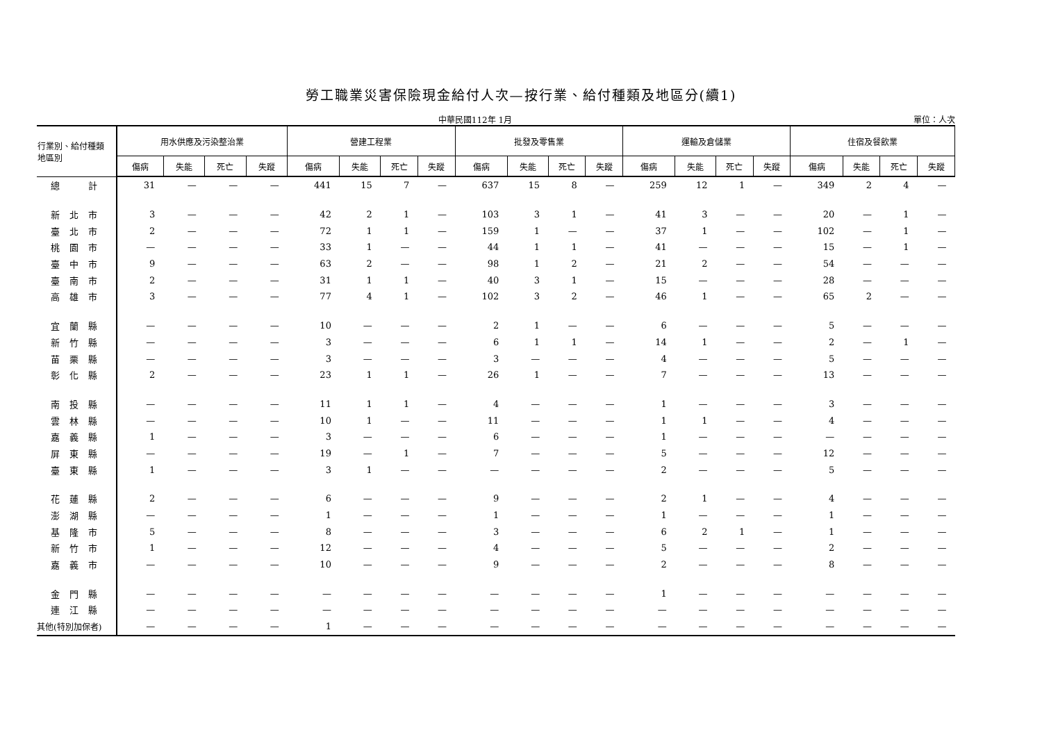勞工職業災害保險現金給付人次—按行業、給付種類及地區分(續1)
中華民國112年 1月 單位：人次
| 行業別、給付種類 地區別 | 用水供應及污染整治業 | | | | 營建工程業 | | | | 批發及零售業 | | | | 運輸及倉儲業 | | | | 住宿及餐飲業 | | | |
| --- | --- | --- | --- | --- | --- | --- | --- | --- | --- | --- | --- | --- | --- | --- | --- | --- | --- | --- | --- | --- |
| | 傷病 | 失能 | 死亡 | 失蹤 | 傷病 | 失能 | 死亡 | 失蹤 | 傷病 | 失能 | 死亡 | 失蹤 | 傷病 | 失能 | 死亡 | 失蹤 | 傷病 | 失能 | 死亡 | 失蹤 |
| 總 計 | 31 | — | — | — | 441 | 15 | 7 | — | 637 | 15 | 8 | — | 259 | 12 | 1 | — | 349 | 2 | 4 | — |
| 新北市 | 3 | — | — | — | 42 | 2 | 1 | — | 103 | 3 | 1 | — | 41 | 3 | — | — | 20 | — | 1 | — |
| 臺北市 | 2 | — | — | — | 72 | 1 | 1 | — | 159 | 1 | — | — | 37 | 1 | — | — | 102 | — | 1 | — |
| 桃園市 | — | — | — | — | 33 | 1 | — | — | 44 | 1 | 1 | — | 41 | — | — | — | 15 | — | 1 | — |
| 臺中市 | 9 | — | — | — | 63 | 2 | — | — | 98 | 1 | 2 | — | 21 | 2 | — | — | 54 | — | — | — |
| 臺南市 | 2 | — | — | — | 31 | 1 | 1 | — | 40 | 3 | 1 | — | 15 | — | — | — | 28 | — | — | — |
| 高雄市 | 3 | — | — | — | 77 | 4 | 1 | — | 102 | 3 | 2 | — | 46 | 1 | — | — | 65 | 2 | — | — |
| 宜蘭縣 | — | — | — | — | 10 | — | — | — | 2 | 1 | — | — | 6 | — | — | — | 5 | — | — | — |
| 新竹縣 | — | — | — | — | 3 | — | — | — | 6 | 1 | 1 | — | 14 | 1 | — | — | 2 | — | 1 | — |
| 苗栗縣 | — | — | — | — | 3 | — | — | — | 3 | — | — | — | 4 | — | — | — | 5 | — | — | — |
| 彰化縣 | 2 | — | — | — | 23 | 1 | 1 | — | 26 | 1 | — | — | 7 | — | — | — | 13 | — | — | — |
| 南投縣 | — | — | — | — | 11 | 1 | 1 | — | 4 | — | — | — | 1 | — | — | — | 3 | — | — | — |
| 雲林縣 | — | — | — | — | 10 | 1 | — | — | 11 | — | — | — | 1 | 1 | — | — | 4 | — | — | — |
| 嘉義縣 | 1 | — | — | — | 3 | — | — | — | 6 | — | — | — | 1 | — | — | — | — | — | — | — |
| 屏東縣 | — | — | — | — | 19 | — | 1 | — | 7 | — | — | — | 5 | — | — | — | 12 | — | — | — |
| 臺東縣 | 1 | — | — | — | 3 | 1 | — | — | — | — | — | — | 2 | — | — | — | 5 | — | — | — |
| 花蓮縣 | 2 | — | — | — | 6 | — | — | — | 9 | — | — | — | 2 | 1 | — | — | 4 | — | — | — |
| 澎湖縣 | — | — | — | — | 1 | — | — | — | 1 | — | — | — | 1 | — | — | — | 1 | — | — | — |
| 基隆市 | 5 | — | — | — | 8 | — | — | — | 3 | — | — | — | 6 | 2 | 1 | — | 1 | — | — | — |
| 新竹市 | 1 | — | — | — | 12 | — | — | — | 4 | — | — | — | 5 | — | — | — | 2 | — | — | — |
| 嘉義市 | — | — | — | — | 10 | — | — | — | 9 | — | — | — | 2 | — | — | — | 8 | — | — | — |
| 金門縣 | — | — | — | — | — | — | — | — | — | — | — | — | 1 | — | — | — | — | — | — | — |
| 連江縣 | — | — | — | — | — | — | — | — | — | — | — | — | — | — | — | — | — | — | — | — |
| 其他(特別加保者) | — | — | — | — | 1 | — | — | — | — | — | — | — | — | — | — | — | — | — | — | — |